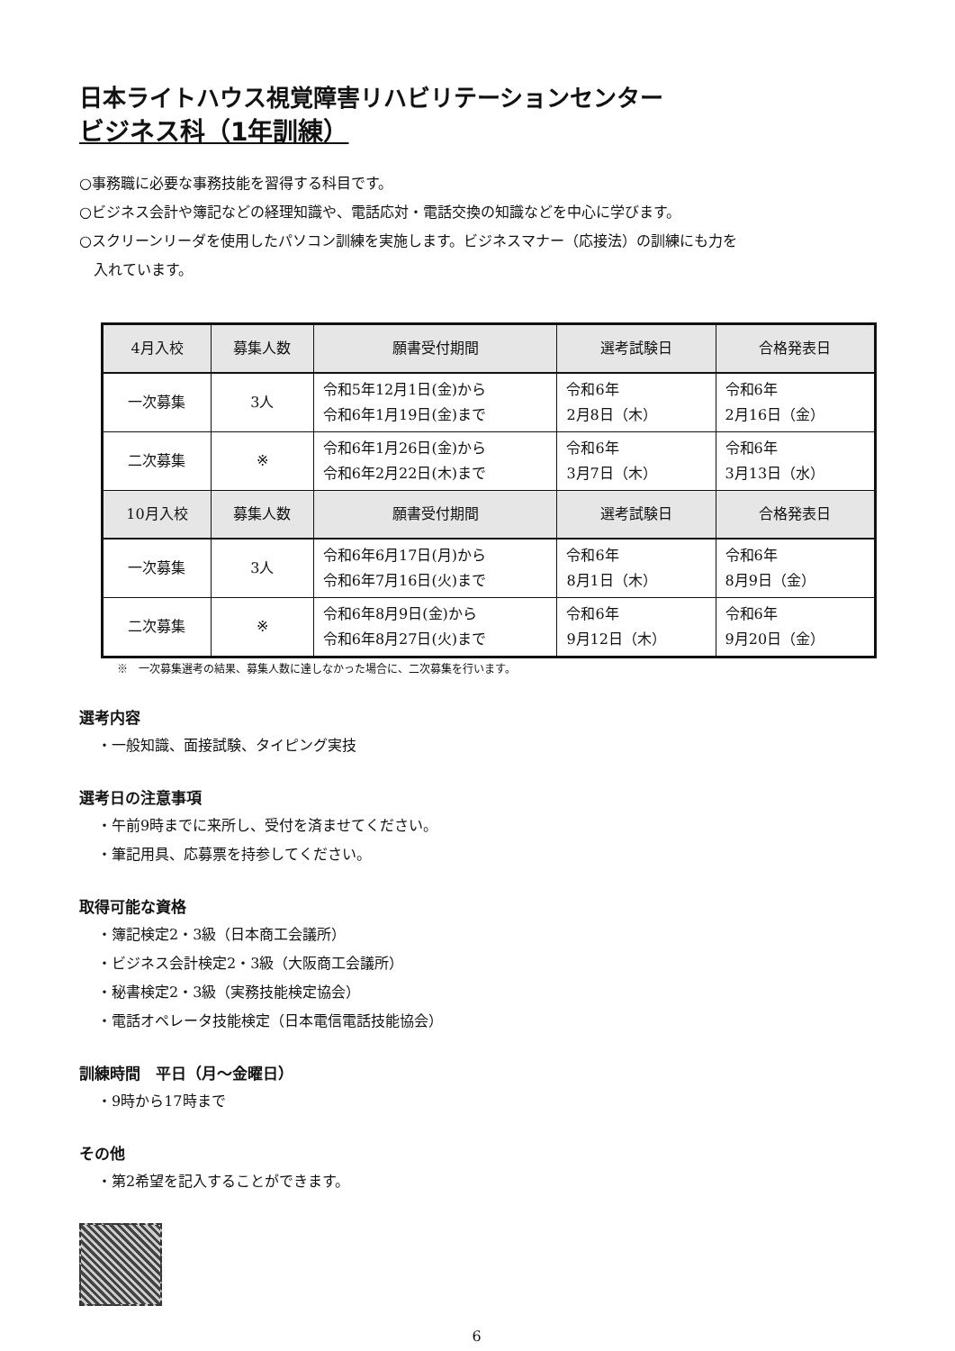日本ライトハウス視覚障害リハビリテーションセンター
ビジネス科（1年訓練）
○事務職に必要な事務技能を習得する科目です。
○ビジネス会計や簿記などの経理知識や、電話応対・電話交換の知識などを中心に学びます。
○スクリーンリーダを使用したパソコン訓練を実施します。ビジネスマナー（応接法）の訓練にも力を
　入れています。
| 4月入校 | 募集人数 | 願書受付期間 | 選考試験日 | 合格発表日 |
| --- | --- | --- | --- | --- |
| 一次募集 | 3人 | 令和5年12月1日(金)から 令和6年1月19日(金)まで | 令和6年 2月8日（木） | 令和6年 2月16日（金） |
| 二次募集 | ※ | 令和6年1月26日(金)から 令和6年2月22日(木)まで | 令和6年 3月7日（木） | 令和6年 3月13日（水） |
| 10月入校 | 募集人数 | 願書受付期間 | 選考試験日 | 合格発表日 |
| 一次募集 | 3人 | 令和6年6月17日(月)から 令和6年7月16日(火)まで | 令和6年 8月1日（木） | 令和6年 8月9日（金） |
| 二次募集 | ※ | 令和6年8月9日(金)から 令和6年8月27日(火)まで | 令和6年 9月12日（木） | 令和6年 9月20日（金） |
※　一次募集選考の結果、募集人数に達しなかった場合に、二次募集を行います。
選考内容
・一般知識、面接試験、タイピング実技
選考日の注意事項
・午前9時までに来所し、受付を済ませてください。
・筆記用具、応募票を持参してください。
取得可能な資格
・簿記検定2・3級（日本商工会議所）
・ビジネス会計検定2・3級（大阪商工会議所）
・秘書検定2・3級（実務技能検定協会）
・電話オペレータ技能検定（日本電信電話技能協会）
訓練時間　平日（月～金曜日）
・9時から17時まで
その他
・第2希望を記入することができます。
6